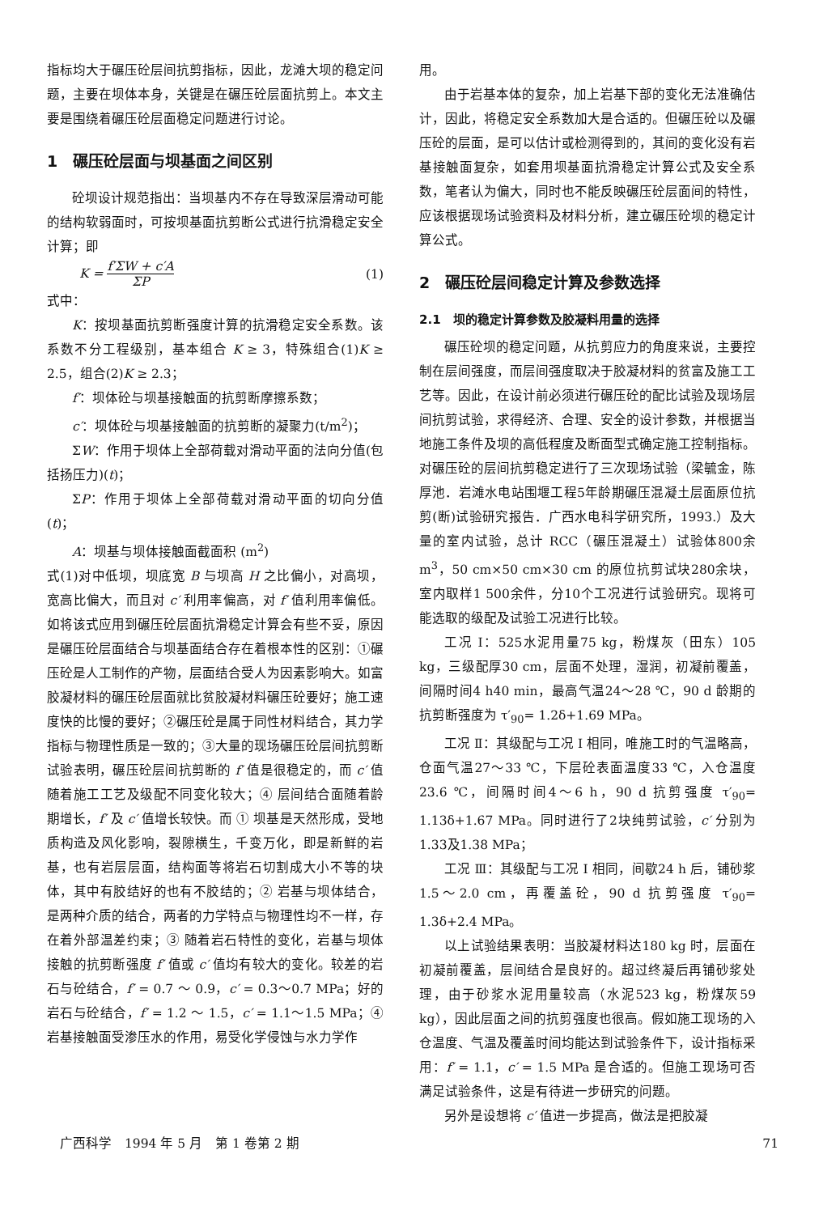指标均大于碾压砼层间抗剪指标，因此，龙滩大坝的稳定问题，主要在坝体本身，关键是在碾压砼层面抗剪上。本文主要是围绕着碾压砼层面稳定问题进行讨论。
1　碾压砼层面与坝基面之间区别
砼坝设计规范指出：当坝基内不存在导致深层滑动可能的结构软弱面时，可按坝基面抗剪断公式进行抗滑稳定安全计算；即
K = f′ΣW + c′A ΣP (1)
式中：
K：按坝基面抗剪断强度计算的抗滑稳定安全系数。该系数不分工程级别，基本组合 K ≥ 3，特殊组合(1)K ≥ 2.5，组合(2)K ≥ 2.3；
f′：坝体砼与坝基接触面的抗剪断摩擦系数；
c′：坝体砼与坝基接触面的抗剪断的凝聚力(t/m<sup>2</sup>)；
ΣW：作用于坝体上全部荷载对滑动平面的法向分值(包括扬压力)(t)；
ΣP：作用于坝体上全部荷载对滑动平面的切向分值(t)；
A：坝基与坝体接触面截面积 (m<sup>2</sup>)
式(1)对中低坝，坝底宽 B 与坝高 H 之比偏小，对高坝，宽高比偏大，而且对 c′ 利用率偏高，对 f′ 值利用率偏低。如将该式应用到碾压砼层面抗滑稳定计算会有些不妥，原因是碾压砼层面结合与坝基面结合存在着根本性的区别：①碾压砼是人工制作的产物，层面结合受人为因素影响大。如富胶凝材料的碾压砼层面就比贫胶凝材料碾压砼要好；施工速度快的比慢的要好；②碾压砼是属于同性材料结合，其力学指标与物理性质是一致的；③大量的现场碾压砼层间抗剪断试验表明，碾压砼层间抗剪断的 f′ 值是很稳定的，而 c′ 值随着施工工艺及级配不同变化较大；④ 层间结合面随着龄期增长，f′ 及 c′ 值增长较快。而 ① 坝基是天然形成，受地质构造及风化影响，裂隙横生，千变万化，即是新鲜的岩基，也有岩层层面，结构面等将岩石切割成大小不等的块体，其中有胶结好的也有不胶结的；② 岩基与坝体结合，是两种介质的结合，两者的力学特点与物理性均不一样，存在着外部温差约束；③ 随着岩石特性的变化，岩基与坝体接触的抗剪断强度 f′ 值或 c′ 值均有较大的变化。较差的岩石与砼结合，f′ = 0.7 ～ 0.9，c′ = 0.3～0.7 MPa；好的岩石与砼结合，f′ = 1.2 ～ 1.5，c′ = 1.1～1.5 MPa；④岩基接触面受渗压水的作用，易受化学侵蚀与水力学作
用。
由于岩基本体的复杂，加上岩基下部的变化无法准确估计，因此，将稳定安全系数加大是合适的。但碾压砼以及碾压砼的层面，是可以估计或检测得到的，其间的变化没有岩基接触面复杂，如套用坝基面抗滑稳定计算公式及安全系数，笔者认为偏大，同时也不能反映碾压砼层面间的特性，应该根据现场试验资料及材料分析，建立碾压砼坝的稳定计算公式。
2　碾压砼层间稳定计算及参数选择
2.1　坝的稳定计算参数及胶凝料用量的选择
碾压砼坝的稳定问题，从抗剪应力的角度来说，主要控制在层间强度，而层间强度取决于胶凝材料的贫富及施工工艺等。因此，在设计前必须进行碾压砼的配比试验及现场层间抗剪试验，求得经济、合理、安全的设计参数，并根据当地施工条件及坝的高低程度及断面型式确定施工控制指标。对碾压砼的层间抗剪稳定进行了三次现场试验（梁毓金，陈厚池．岩滩水电站围堰工程5年龄期碾压混凝土层面原位抗剪(断)试验研究报告．广西水电科学研究所，1993.）及大量的室内试验，总计 RCC（碾压混凝土）试验体800余 m<sup>3</sup>，50 cm×50 cm×30 cm 的原位抗剪试块280余块，室内取样1 500余件，分10个工况进行试验研究。现将可能选取的级配及试验工况进行比较。
工况 Ⅰ：525水泥用量75 kg，粉煤灰（田东）105 kg，三级配厚30 cm，层面不处理，湿润，初凝前覆盖，间隔时间4 h40 min，最高气温24～28 ℃，90 d 龄期的抗剪断强度为 τ′<sub>90</sub>= 1.2δ+1.69 MPa。
工况 Ⅱ：其级配与工况 Ⅰ 相同，唯施工时的气温略高，仓面气温27～33 ℃，下层砼表面温度33 ℃，入仓温度23.6 ℃，间隔时间4～6 h，90 d 抗剪强度 τ′<sub>90</sub>= 1.13δ+1.67 MPa。同时进行了2块纯剪试验，c′ 分别为1.33及1.38 MPa；
工况 Ⅲ：其级配与工况 Ⅰ 相同，间歇24 h 后，铺砂浆1.5～2.0 cm，再覆盖砼，90 d 抗剪强度 τ′<sub>90</sub>= 1.3δ+2.4 MPa。
以上试验结果表明：当胶凝材料达180 kg 时，层面在初凝前覆盖，层间结合是良好的。超过终凝后再铺砂浆处理，由于砂浆水泥用量较高（水泥523 kg，粉煤灰59 kg），因此层面之间的抗剪强度也很高。假如施工现场的入仓温度、气温及覆盖时间均能达到试验条件下，设计指标采用：f′ = 1.1，c′ = 1.5 MPa 是合适的。但施工现场可否满足试验条件，这是有待进一步研究的问题。
另外是设想将 c′ 值进一步提高，做法是把胶凝
　广西科学　1994 年 5 月　第 1 卷第 2 期 71